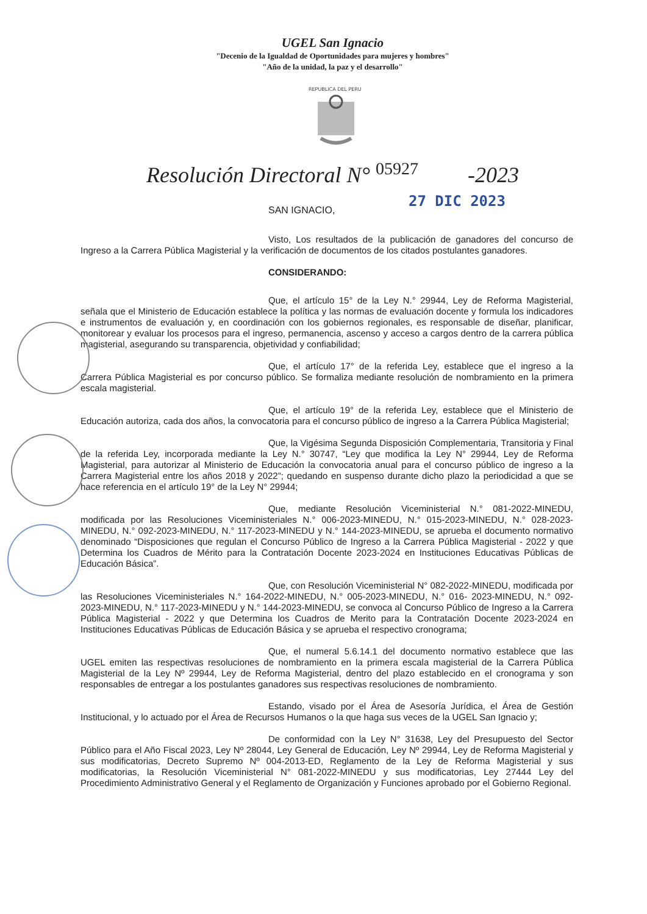UGEL San Ignacio
"Decenio de la Igualdad de Oportunidades para mujeres y hombres"
"Año de la unidad, la paz y el desarrollo"
REPUBLICA DEL PERU
Resolución Directoral N° 05927 -2023
27 DIC 2023
SAN IGNACIO,
Visto, Los resultados de la publicación de ganadores del concurso de Ingreso a la Carrera Pública Magisterial y la verificación de documentos de los citados postulantes ganadores.
CONSIDERANDO:
Que, el artículo 15° de la Ley N.° 29944, Ley de Reforma Magisterial, señala que el Ministerio de Educación establece la política y las normas de evaluación docente y formula los indicadores e instrumentos de evaluación y, en coordinación con los gobiernos regionales, es responsable de diseñar, planificar, monitorear y evaluar los procesos para el ingreso, permanencia, ascenso y acceso a cargos dentro de la carrera pública magisterial, asegurando su transparencia, objetividad y confiabilidad;
Que, el artículo 17° de la referida Ley, establece que el ingreso a la Carrera Pública Magisterial es por concurso público. Se formaliza mediante resolución de nombramiento en la primera escala magisterial.
Que, el artículo 19° de la referida Ley, establece que el Ministerio de Educación autoriza, cada dos años, la convocatoria para el concurso público de ingreso a la Carrera Pública Magisterial;
Que, la Vigésima Segunda Disposición Complementaria, Transitoria y Final de la referida Ley, incorporada mediante la Ley N.° 30747, “Ley que modifica la Ley N° 29944, Ley de Reforma Magisterial, para autorizar al Ministerio de Educación la convocatoria anual para el concurso público de ingreso a la Carrera Magisterial entre los años 2018 y 2022”; quedando en suspenso durante dicho plazo la periodicidad a que se hace referencia en el artículo 19° de la Ley N° 29944;
Que, mediante Resolución Viceministerial N.° 081-2022-MINEDU, modificada por las Resoluciones Viceministeriales N.° 006-2023-MINEDU, N.° 015-2023-MINEDU, N.° 028-2023-MINEDU, N.° 092-2023-MINEDU, N.° 117-2023-MINEDU y N.° 144-2023-MINEDU, se aprueba el documento normativo denominado “Disposiciones que regulan el Concurso Público de Ingreso a la Carrera Pública Magisterial - 2022 y que Determina los Cuadros de Mérito para la Contratación Docente 2023-2024 en Instituciones Educativas Públicas de Educación Básica”.
Que, con Resolución Viceministerial N° 082-2022-MINEDU, modificada por las Resoluciones Viceministeriales N.° 164-2022-MINEDU, N.° 005-2023-MINEDU, N.° 016- 2023-MINEDU, N.° 092-2023-MINEDU, N.° 117-2023-MINEDU y N.° 144-2023-MINEDU, se convoca al Concurso Público de Ingreso a la Carrera Pública Magisterial - 2022 y que Determina los Cuadros de Merito para la Contratación Docente 2023-2024 en Instituciones Educativas Públicas de Educación Básica y se aprueba el respectivo cronograma;
Que, el numeral 5.6.14.1 del documento normativo establece que las UGEL emiten las respectivas resoluciones de nombramiento en la primera escala magisterial de la Carrera Pública Magisterial de la Ley Nº 29944, Ley de Reforma Magisterial, dentro del plazo establecido en el cronograma y son responsables de entregar a los postulantes ganadores sus respectivas resoluciones de nombramiento.
Estando, visado por el Área de Asesoría Jurídica, el Área de Gestión Institucional, y lo actuado por el Área de Recursos Humanos o la que haga sus veces de la UGEL San Ignacio y;
De conformidad con la Ley N° 31638, Ley del Presupuesto del Sector Público para el Año Fiscal 2023, Ley Nº 28044, Ley General de Educación, Ley Nº 29944, Ley de Reforma Magisterial y sus modificatorias, Decreto Supremo Nº 004-2013-ED, Reglamento de la Ley de Reforma Magisterial y sus modificatorias, la Resolución Viceministerial N° 081-2022-MINEDU y sus modificatorias, Ley 27444 Ley del Procedimiento Administrativo General y el Reglamento de Organización y Funciones aprobado por el Gobierno Regional.